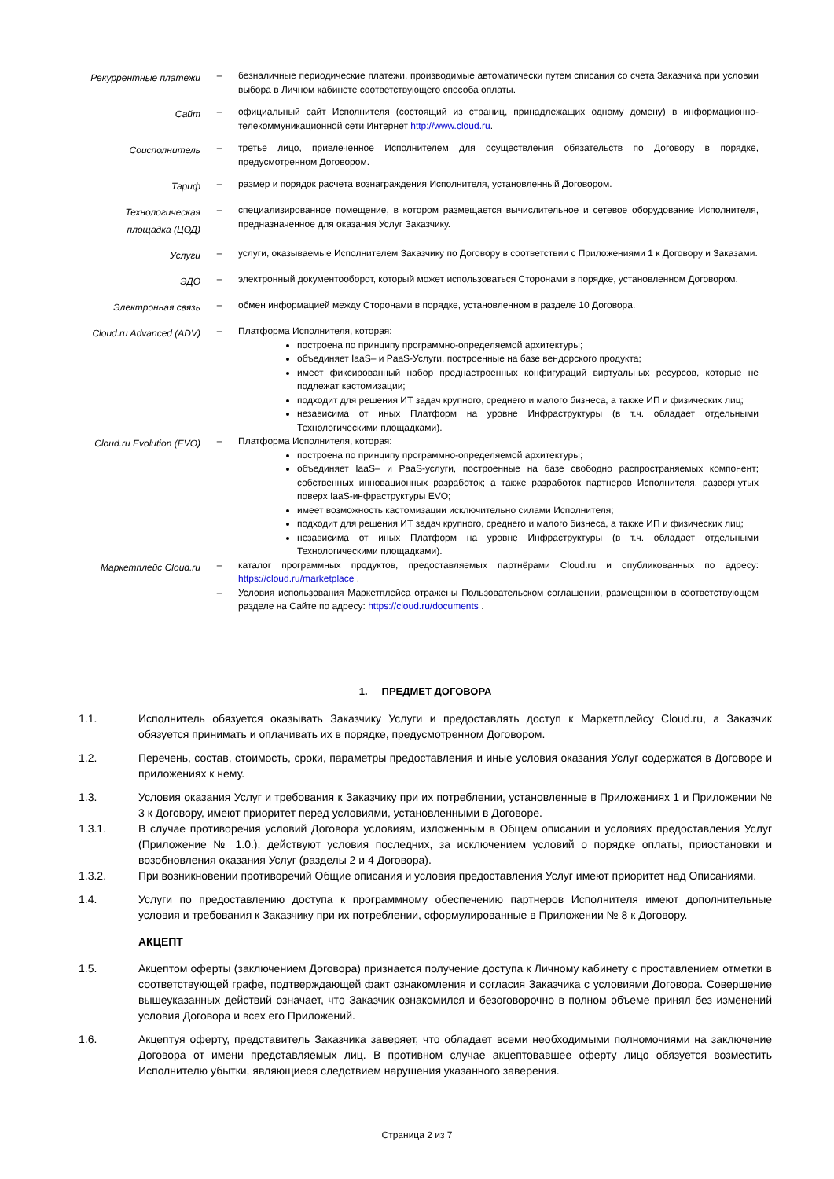Рекуррентные платежи
– безналичные периодические платежи, производимые автоматически путем списания со счета Заказчика при условии выбора в Личном кабинете соответствующего способа оплаты.
Сайт
– официальный сайт Исполнителя (состоящий из страниц, принадлежащих одному домену) в информационно-телекоммуникационной сети Интернет http://www.cloud.ru.
Соисполнитель
– третье лицо, привлеченное Исполнителем для осуществления обязательств по Договору в порядке, предусмотренном Договором.
Тариф
– размер и порядок расчета вознаграждения Исполнителя, установленный Договором.
Технологическая площадка (ЦОД)
– специализированное помещение, в котором размещается вычислительное и сетевое оборудование Исполнителя, предназначенное для оказания Услуг Заказчику.
Услуги
– услуги, оказываемые Исполнителем Заказчику по Договору в соответствии с Приложениями 1 к Договору и Заказами.
ЭДО
– электронный документооборот, который может использоваться Сторонами в порядке, установленном Договором.
Электронная связь
– обмен информацией между Сторонами в порядке, установленном в разделе 10 Договора.
Cloud.ru Advanced (ADV)
– Платформа Исполнителя, которая:
построена по принципу программно-определяемой архитектуры;
объединяет IaaS– и PaaS-Услуги, построенные на базе вендорского продукта;
имеет фиксированный набор преднастроенных конфигураций виртуальных ресурсов, которые не подлежат кастомизации;
подходит для решения ИТ задач крупного, среднего и малого бизнеса, а также ИП и физических лиц;
независима от иных Платформ на уровне Инфраструктуры (в т.ч. обладает отдельными Технологическими площадками).
Cloud.ru Evolution (EVO)
– Платформа Исполнителя, которая:
построена по принципу программно-определяемой архитектуры;
объединяет IaaS– и PaaS-услуги, построенные на базе свободно распространяемых компонент; собственных инновационных разработок; а также разработок партнеров Исполнителя, развернутых поверх IaaS-инфраструктуры EVO;
имеет возможность кастомизации исключительно силами Исполнителя;
подходит для решения ИТ задач крупного, среднего и малого бизнеса, а также ИП и физических лиц;
независима от иных Платформ на уровне Инфраструктуры (в т.ч. обладает отдельными Технологическими площадками).
Маркетплейс Cloud.ru
– каталог программных продуктов, предоставляемых партнёрами Cloud.ru и опубликованных по адресу: https://cloud.ru/marketplace .
– Условия использования Маркетплейса отражены Пользовательском соглашении, размещенном в соответствующем разделе на Сайте по адресу: https://cloud.ru/documents .
1. ПРЕДМЕТ ДОГОВОРА
1.1. Исполнитель обязуется оказывать Заказчику Услуги и предоставлять доступ к Маркетплейсу Cloud.ru, а Заказчик обязуется принимать и оплачивать их в порядке, предусмотренном Договором.
1.2. Перечень, состав, стоимость, сроки, параметры предоставления и иные условия оказания Услуг содержатся в Договоре и приложениях к нему.
1.3. Условия оказания Услуг и требования к Заказчику при их потреблении, установленные в Приложениях 1 и Приложении № 3 к Договору, имеют приоритет перед условиями, установленными в Договоре.
1.3.1. В случае противоречия условий Договора условиям, изложенным в Общем описании и условиях предоставления Услуг (Приложение № 1.0.), действуют условия последних, за исключением условий о порядке оплаты, приостановки и возобновления оказания Услуг (разделы 2 и 4 Договора).
1.3.2. При возникновении противоречий Общие описания и условия предоставления Услуг имеют приоритет над Описаниями.
1.4. Услуги по предоставлению доступа к программному обеспечению партнеров Исполнителя имеют дополнительные условия и требования к Заказчику при их потреблении, сформулированные в Приложении № 8 к Договору.
АКЦЕПТ
1.5. Акцептом оферты (заключением Договора) признается получение доступа к Личному кабинету с проставлением отметки в соответствующей графе, подтверждающей факт ознакомления и согласия Заказчика с условиями Договора. Совершение вышеуказанных действий означает, что Заказчик ознакомился и безоговорочно в полном объеме принял без изменений условия Договора и всех его Приложений.
1.6. Акцептуя оферту, представитель Заказчика заверяет, что обладает всеми необходимыми полномочиями на заключение Договора от имени представляемых лиц. В противном случае акцептовавшее оферту лицо обязуется возместить Исполнителю убытки, являющиеся следствием нарушения указанного заверения.
Страница 2 из 7